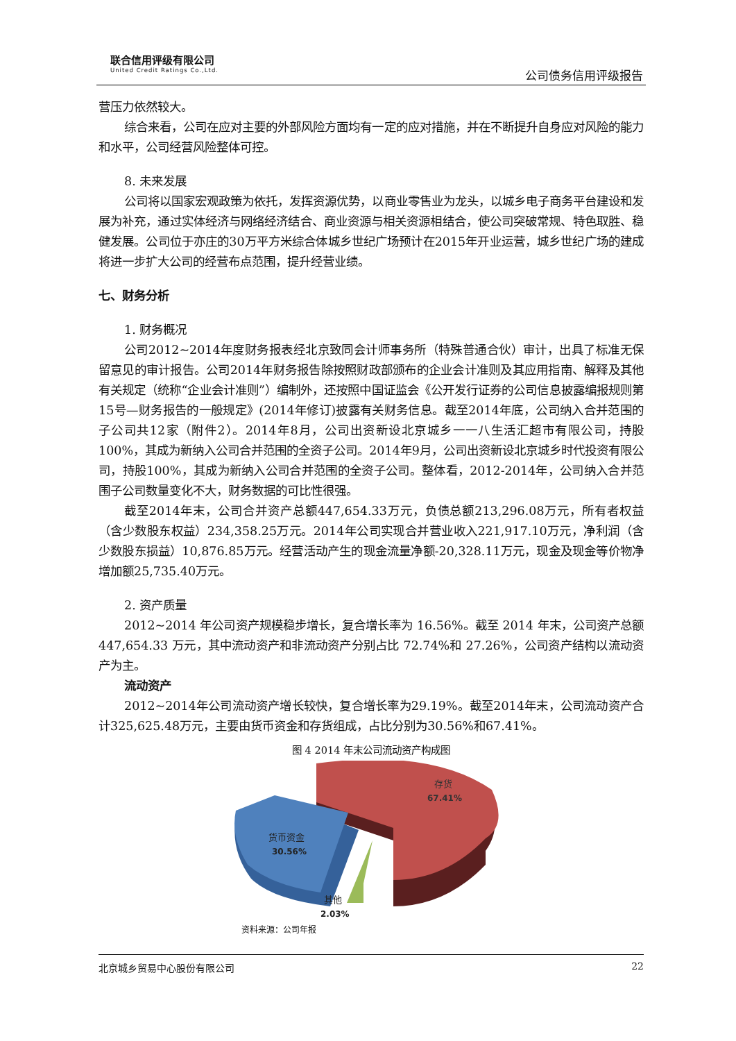联合信用评级有限公司
United Credit Ratings Co.,Ltd.
公司债务信用评级报告
营压力依然较大。
综合来看，公司在应对主要的外部风险方面均有一定的应对措施，并在不断提升自身应对风险的能力和水平，公司经营风险整体可控。
8. 未来发展
公司将以国家宏观政策为依托，发挥资源优势，以商业零售业为龙头，以城乡电子商务平台建设和发展为补充，通过实体经济与网络经济结合、商业资源与相关资源相结合，使公司突破常规、特色取胜、稳健发展。公司位于亦庄的30万平方米综合体城乡世纪广场预计在2015年开业运营，城乡世纪广场的建成将进一步扩大公司的经营布点范围，提升经营业绩。
七、财务分析
1. 财务概况
公司2012~2014年度财务报表经北京致同会计师事务所（特殊普通合伙）审计，出具了标准无保留意见的审计报告。公司2014年财务报告除按照财政部颁布的企业会计准则及其应用指南、解释及其他有关规定（统称“企业会计准则”）编制外，还按照中国证监会《公开发行证券的公司信息披露编报规则第15号—财务报告的一般规定》(2014年修订)披露有关财务信息。截至2014年底，公司纳入合并范围的子公司共12家（附件2）。2014年8月，公司出资新设北京城乡一一八生活汇超市有限公司，持股100%，其成为新纳入公司合并范围的全资子公司。2014年9月，公司出资新设北京城乡时代投资有限公司，持股100%，其成为新纳入公司合并范围的全资子公司。整体看，2012-2014年，公司纳入合并范围子公司数量变化不大，财务数据的可比性很强。
截至2014年末，公司合并资产总额447,654.33万元，负债总额213,296.08万元，所有者权益（含少数股东权益）234,358.25万元。2014年公司实现合并营业收入221,917.10万元，净利润（含少数股东损益）10,876.85万元。经营活动产生的现金流量净额-20,328.11万元，现金及现金等价物净增加额25,735.40万元。
2. 资产质量
2012~2014 年公司资产规模稳步增长，复合增长率为 16.56%。截至 2014 年末，公司资产总额 447,654.33 万元，其中流动资产和非流动资产分别占比 72.74%和 27.26%，公司资产结构以流动资产为主。
流动资产
2012~2014年公司流动资产增长较快，复合增长率为29.19%。截至2014年末，公司流动资产合计325,625.48万元，主要由货币资金和存货组成，占比分别为30.56%和67.41%。
图 4 2014 年末公司流动资产构成图
存货
67.41%
货币资金
30.56%
其他
2.03%
资料来源：公司年报
北京城乡贸易中心股份有限公司 22